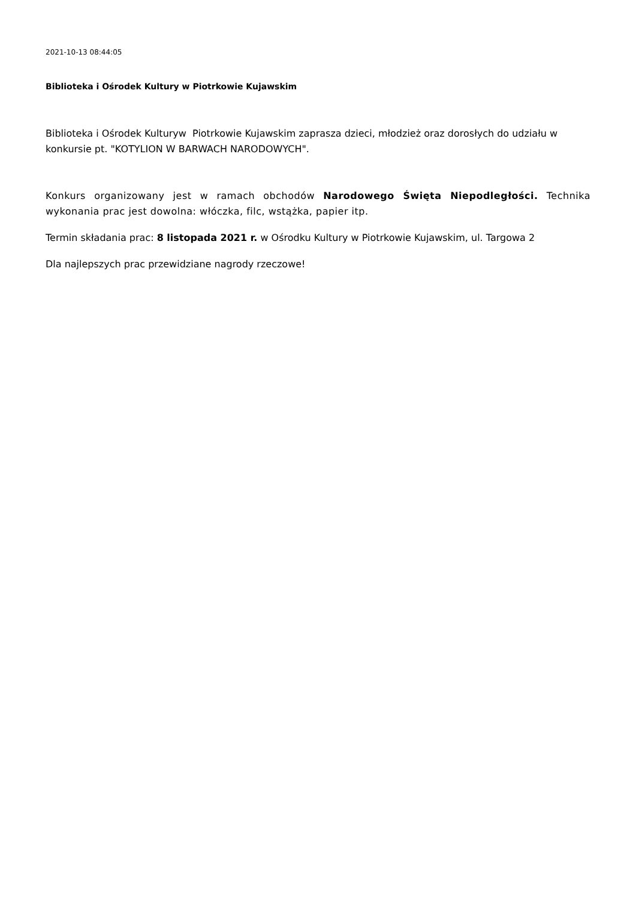2021-10-13 08:44:05
Biblioteka i Ośrodek Kultury w Piotrkowie Kujawskim
Biblioteka i Ośrodek Kulturyw Piotrkowie Kujawskim zaprasza dzieci, młodzież oraz dorosłych do udziału w konkursie pt. "KOTYLION W BARWACH NARODOWYCH".
Konkurs organizowany jest w ramach obchodów Narodowego Święta Niepodległości. Technika wykonania prac jest dowolna: włóczka, filc, wstążka, papier itp.
Termin składania prac: 8 listopada 2021 r. w Ośrodku Kultury w Piotrkowie Kujawskim, ul. Targowa 2
Dla najlepszych prac przewidziane nagrody rzeczowe!